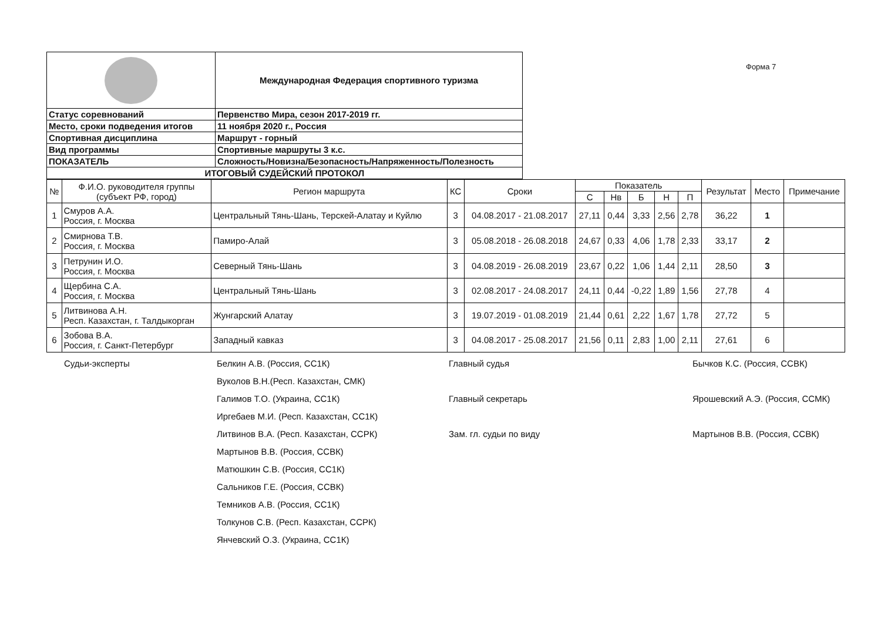Форма 7
| | Международная Федерация спортивного туризма |
| Статус соревнований | Первенство Мира, сезон 2017-2019 гг. |
| Место, сроки подведения итогов | 11 ноября 2020 г., Россия |
| Спортивная дисциплина | Маршрут - горный |
| Вид программы | Спортивные маршруты 3 к.с. |
| ПОКАЗАТЕЛЬ | Сложность/Новизна/Безопасность/Напряженность/Полезность |
| ИТОГОВЫЙ СУДЕЙСКИЙ ПРОТОКОЛ | |
| № | Ф.И.О. руководителя группы (субъект РФ, город) | Регион маршрута | КС | Сроки | Показатель | | | | | Результат | Место | Примечание |
| --- | --- | --- | --- | --- | --- | --- | --- | --- | --- | --- | --- | --- |
| | | | | | С | Нв | Б | Н | П | | | |
| 1 | Смуров А.А. Россия, г. Москва | Центральный Тянь-Шань, Терскей-Алатау и Куйлю | 3 | 04.08.2017 - 21.08.2017 | 27,11 | 0,44 | 3,33 | 2,56 | 2,78 | 36,22 | 1 | |
| 2 | Смирнова Т.В. Россия, г. Москва | Памиро-Алай | 3 | 05.08.2018 - 26.08.2018 | 24,67 | 0,33 | 4,06 | 1,78 | 2,33 | 33,17 | 2 | |
| 3 | Петрунин И.О. Россия, г. Москва | Северный Тянь-Шань | 3 | 04.08.2019 - 26.08.2019 | 23,67 | 0,22 | 1,06 | 1,44 | 2,11 | 28,50 | 3 | |
| 4 | Щербина С.А. Россия, г. Москва | Центральный Тянь-Шань | 3 | 02.08.2017 - 24.08.2017 | 24,11 | 0,44 | -0,22 | 1,89 | 1,56 | 27,78 | 4 | |
| 5 | Литвинова А.Н. Респ. Казахстан, г. Талдыкорган | Жунгарский Алатау | 3 | 19.07.2019 - 01.08.2019 | 21,44 | 0,61 | 2,22 | 1,67 | 1,78 | 27,72 | 5 | |
| 6 | Зобова В.А. Россия, г. Санкт-Петербург | Западный кавказ | 3 | 04.08.2017 - 25.08.2017 | 21,56 | 0,11 | 2,83 | 1,00 | 2,11 | 27,61 | 6 | |
Судьи-эксперты
Белкин А.В. (Россия, СС1К)
Главный судья
Бычков К.С. (Россия, ССВК)
Вуколов В.Н.(Респ. Казахстан, СМК)
Галимов Т.О. (Украина, СС1К)
Главный секретарь
Ярошевский А.Э. (Россия, ССМК)
Иргебаев М.И. (Респ. Казахстан, СС1К)
Литвинов В.А. (Респ. Казахстан, ССРК)
Зам. гл. судьи по виду
Мартынов В.В. (Россия, ССВК)
Мартынов В.В. (Россия, ССВК)
Матюшкин С.В. (Россия, СС1К)
Сальников Г.Е. (Россия, ССВК)
Темников А.В. (Россия, СС1К)
Толкунов С.В. (Респ. Казахстан, ССРК)
Янчевский О.З. (Украина, СС1К)